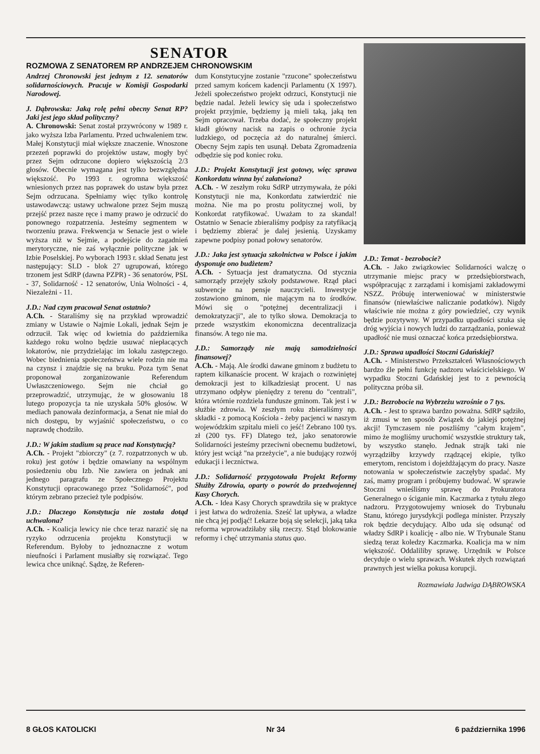SENATOR
ROZMOWA Z SENATOREM RP ANDRZEJEM CHRONOWSKIM
Andrzej Chronowski jest jednym z 12. senatorów solidarnościowych. Pracuje w Komisji Gospodarki Narodowej.
J. Dąbrowska: Jaką rolę pełni obecny Senat RP? Jaki jest jego skład polityczny?
A. Chronowski: Senat został przywrócony w 1989 r. jako wyższa Izba Parlamentu. Przed uchwaleniem tzw. Małej Konstytucji miał większe znaczenie. Wnoszone przezeń poprawki do projektów ustaw, mogły być przez Sejm odrzucone dopiero większością 2/3 głosów. Obecnie wymagana jest tylko bezwzględna większość. Po 1993 r. ogromna większość wniesionych przez nas poprawek do ustaw była przez Sejm odrzucana. Spełniamy więc tylko kontrolę ustawodawczą: ustawy uchwalone przez Sejm muszą przejść przez nasze ręce i mamy prawo je odrzucić do ponownego rozpatrzenia. Jesteśmy segmentem w tworzeniu prawa. Frekwencja w Senacie jest o wiele wyższa niż w Sejmie, a podejście do zagadnień merytoryczne, nie zaś wyłącznie polityczne jak w Izbie Poselskiej. Po wyborach 1993 r. skład Senatu jest następujący: SLD - blok 27 ugrupowań, którego trzonem jest SdRP (dawna PZPR) - 36 senatorów, PSL - 37, Solidarność - 12 senatorów, Unia Wolności - 4, Niezależni - 11.
J.D.: Nad czym pracował Senat ostatnio?
A.Ch. - Staraliśmy się na przykład wprowadzić zmiany w Ustawie o Najmie Lokali, jednak Sejm je odrzucił. Tak więc od kwietnia do października każdego roku wolno będzie usuwać niepłacących lokatorów, nie przydzielając im lokalu zastępczego. Wobec biednienia społeczeństwa wiele rodzin nie ma na czynsz i znajdzie się na bruku. Poza tym Senat proponował zorganizowanie Referendum Uwłaszczeniowego. Sejm nie chciał go przeprowadzić, utrzymując, że w głosowaniu 18 lutego propozycja ta nie uzyskała 50% głosów. W mediach panowała dezinformacja, a Senat nie miał do nich dostępu, by wyjaśnić społeczeństwu, o co naprawdę chodziło.
J.D.: W jakim stadium są prace nad Konstytucją?
A.Ch. - Projekt "zbiorczy" (z 7. rozpatrzonych w ub. roku) jest gotów i będzie omawiany na wspólnym posiedzeniu obu Izb. Nie zawiera on jednak ani jednego paragrafu ze Społecznego Projektu Konstytucji opracowanego przez "Solidarność", pod którym zebrano przecież tyle podpisów.
J.D.: Dlaczego Konstytucja nie została dotąd uchwalona?
A.Ch. - Koalicja lewicy nie chce teraz narazić się na ryzyko odrzucenia projektu Konstytucji w Referendum. Byłoby to jednoznaczne z wotum nieufności i Parlament musiałby się rozwiązać. Tego lewica chce uniknąć. Sądzę, że Referen-
dum Konstytucyjne zostanie "rzucone" społeczeństwu przed samym końcem kadencji Parlamentu (X 1997). Jeżeli społeczeństwo projekt odrzuci, Konstytucji nie będzie nadal. Jeżeli lewicy się uda i społeczeństwo projekt przyjmie, będziemy ją mieli taką, jaką ten Sejm opracował. Trzeba dodać, że społeczny projekt kładł główny nacisk na zapis o ochronie życia ludzkiego, od poczęcia aż do naturalnej śmierci. Obecny Sejm zapis ten usunął. Debata Zgromadzenia odbędzie się pod koniec roku.
J.D.: Projekt Konstytucji jest gotowy, więc sprawa Konkordatu winna być załatwiona?
A.Ch. - W zeszłym roku SdRP utrzymywała, że póki Konstytucji nie ma, Konkordatu zatwierdzić nie można. Nie ma po prostu politycznej woli, by Konkordat ratyfikować. Uważam to za skandal! Ostatnio w Senacie zbieraliśmy podpisy za ratyfikacją i będziemy zbierać je dalej jesienią. Uzyskamy zapewne podpisy ponad połowy senatorów.
J.D.: Jaka jest sytuacja szkolnictwa w Polsce i jakim dysponuje ono budżetem?
A.Ch. - Sytuacja jest dramatyczna. Od stycznia samorządy przejęły szkoły podstawowe. Rząd płaci subwencje na pensje nauczycieli. Inwestycje zostawiono gminom, nie mającym na to środków. Mówi się o "potężnej decentralizacji i demokratyzacji", ale to tylko słowa. Demokracja to przede wszystkim ekonomiczna decentralizacja finansów. A tego nie ma.
J.D.: Samorządy nie mają samodzielności finansowej?
A.Ch. - Mają. Ale środki dawane gminom z budżetu to raptem kilkanaście procent. W krajach o rozwiniętej demokracji jest to kilkadziesiąt procent. U nas utrzymano odpływ pieniędzy z terenu do "centrali", która wtórnie rozdziela fundusze gminom. Tak jest i w służbie zdrowia. W zeszłym roku zbieraliśmy np. składki - z pomocą Kościoła - żeby pacjenci w naszym wojewódzkim szpitalu mieli co jeść! Zebrano 100 tys. zł (200 tys. FF) Dlatego też, jako senatorowie Solidarności jesteśmy przeciwni obecnemu budżetowi, który jest wciąż "na przeżycie", a nie budujący rozwój edukacji i lecznictwa.
J.D.: Solidarność przygotowała Projekt Reformy Służby Zdrowia, oparty o powrót do przedwojennej Kasy Chorych.
A.Ch. - Idea Kasy Chorych sprawdziła się w praktyce i jest łatwa do wdrożenia. Sześć lat upływa, a władze nie chcą jej podjąć! Lekarze boją się selekcji, jaką taka reforma wprowadziłaby siłą rzeczy. Stąd blokowanie reformy i chęć utrzymania status quo.
J.D.: Temat - bezrobocie?
A.Ch. - Jako związkowiec Solidarności walczę o utrzymanie miejsc pracy w przedsiębiorstwach, współpracując z zarządami i komisjami zakładowymi NSZZ. Próbuję interweniować w ministerstwie finansów (niewłaściwe naliczanie podatków). Nigdy właściwie nie można z góry powiedzieć, czy wynik będzie pozytywny. W przypadku upadłości szuka się dróg wyjścia i nowych ludzi do zarządzania, ponieważ upadłość nie musi oznaczać końca przedsiębiorstwa.
J.D.: Sprawa upadłości Stoczni Gdańskiej?
A.Ch. - Ministerstwo Przekształceń Własnościowych bardzo źle pełni funkcję nadzoru właścicielskiego. W wypadku Stoczni Gdańskiej jest to z pewnością polityczna próba sił.
J.D.: Bezrobocie na Wybrzeżu wzrośnie o 7 tys.
A.Ch. - Jest to sprawa bardzo poważna. SdRP sądziło, iż zmusi w ten sposób Związek do jakiejś potężnej akcji! Tymczasem nie poszliśmy "całym krajem", mimo że mogliśmy uruchomić wszystkie struktury tak, by wszystko stanęło. Jednak strajk taki nie wyrządziłby krzywdy rządzącej ekipie, tylko emerytom, rencistom i dojeżdżającym do pracy. Nasze notowania w społeczeństwie zaczęłyby spadać. My zaś, mamy program i próbujemy budować. W sprawie Stoczni wnieśliśmy sprawę do Prokuratora Generalnego o ściganie min. Kaczmarka z tytułu złego nadzoru. Przygotowujemy wniosek do Trybunału Stanu, którego jurysdykcji podlega minister. Przyszły rok będzie decydujący. Albo uda się odsunąć od władzy SdRP i koalicję - albo nie. W Trybunale Stanu siedzą teraz koledzy Kaczmarka. Koalicja ma w nim większość. Oddaliliby sprawę. Urzędnik w Polsce decyduje o wielu sprawach. Wskutek złych rozwiązań prawnych jest wielka pokusa korupcji.
Rozmawiała Jadwiga DĄBROWSKA
8 GŁOS KATOLICKI Nr 34 6 października 1996